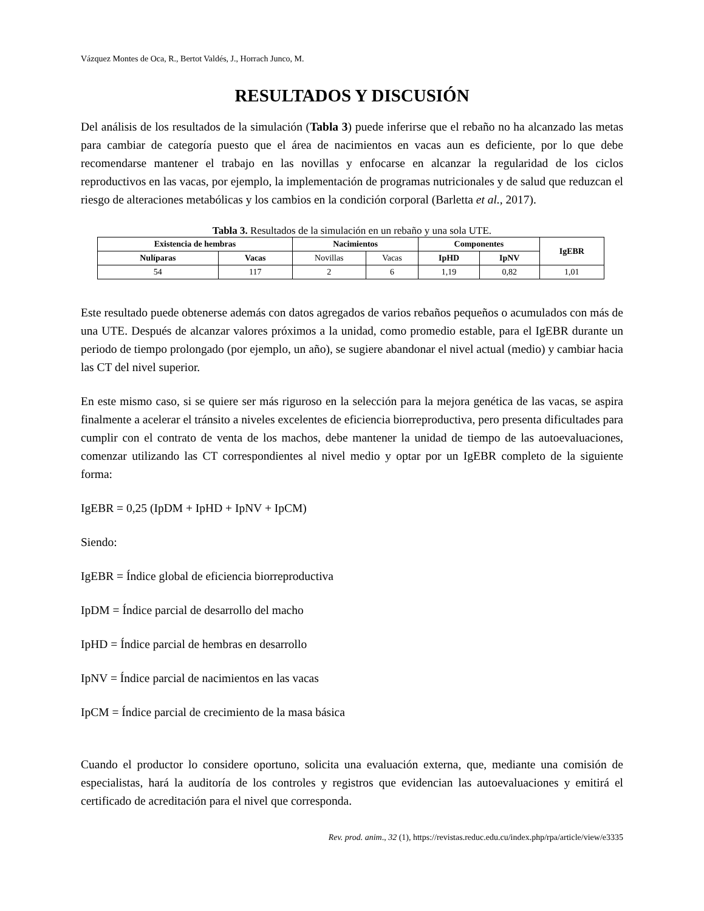Vázquez Montes de Oca, R., Bertot Valdés, J., Horrach Junco, M.
RESULTADOS Y DISCUSIÓN
Del análisis de los resultados de la simulación (Tabla 3) puede inferirse que el rebaño no ha alcanzado las metas para cambiar de categoría puesto que el área de nacimientos en vacas aun es deficiente, por lo que debe recomendarse mantener el trabajo en las novillas y enfocarse en alcanzar la regularidad de los ciclos reproductivos en las vacas, por ejemplo, la implementación de programas nutricionales y de salud que reduzcan el riesgo de alteraciones metabólicas y los cambios en la condición corporal (Barletta et al., 2017).
Tabla 3. Resultados de la simulación en un rebaño y una sola UTE.
| Existencia de hembras | | Nacimientos | | Componentes | | IgEBR |
| --- | --- | --- | --- | --- | --- | --- |
| Nulíparas | Vacas | | | IpHD | IpNV | |
| | | Novillas | Vacas | | | |
| 54 | 117 | 2 | 6 | 1,19 | 0,82 | 1,01 |
Este resultado puede obtenerse además con datos agregados de varios rebaños pequeños o acumulados con más de una UTE. Después de alcanzar valores próximos a la unidad, como promedio estable, para el IgEBR durante un periodo de tiempo prolongado (por ejemplo, un año), se sugiere abandonar el nivel actual (medio) y cambiar hacia las CT del nivel superior.
En este mismo caso, si se quiere ser más riguroso en la selección para la mejora genética de las vacas, se aspira finalmente a acelerar el tránsito a niveles excelentes de eficiencia biorreproductiva, pero presenta dificultades para cumplir con el contrato de venta de los machos, debe mantener la unidad de tiempo de las autoevaluaciones, comenzar utilizando las CT correspondientes al nivel medio y optar por un IgEBR completo de la siguiente forma:
IgEBR = 0,25 (IpDM + IpHD + IpNV + IpCM)
Siendo:
IgEBR = Índice global de eficiencia biorreproductiva
IpDM = Índice parcial de desarrollo del macho
IpHD = Índice parcial de hembras en desarrollo
IpNV = Índice parcial de nacimientos en las vacas
IpCM = Índice parcial de crecimiento de la masa básica
Cuando el productor lo considere oportuno, solicita una evaluación externa, que, mediante una comisión de especialistas, hará la auditoría de los controles y registros que evidencian las autoevaluaciones y emitirá el certificado de acreditación para el nivel que corresponda.
Rev. prod. anim., 32 (1), https://revistas.reduc.edu.cu/index.php/rpa/article/view/e3335